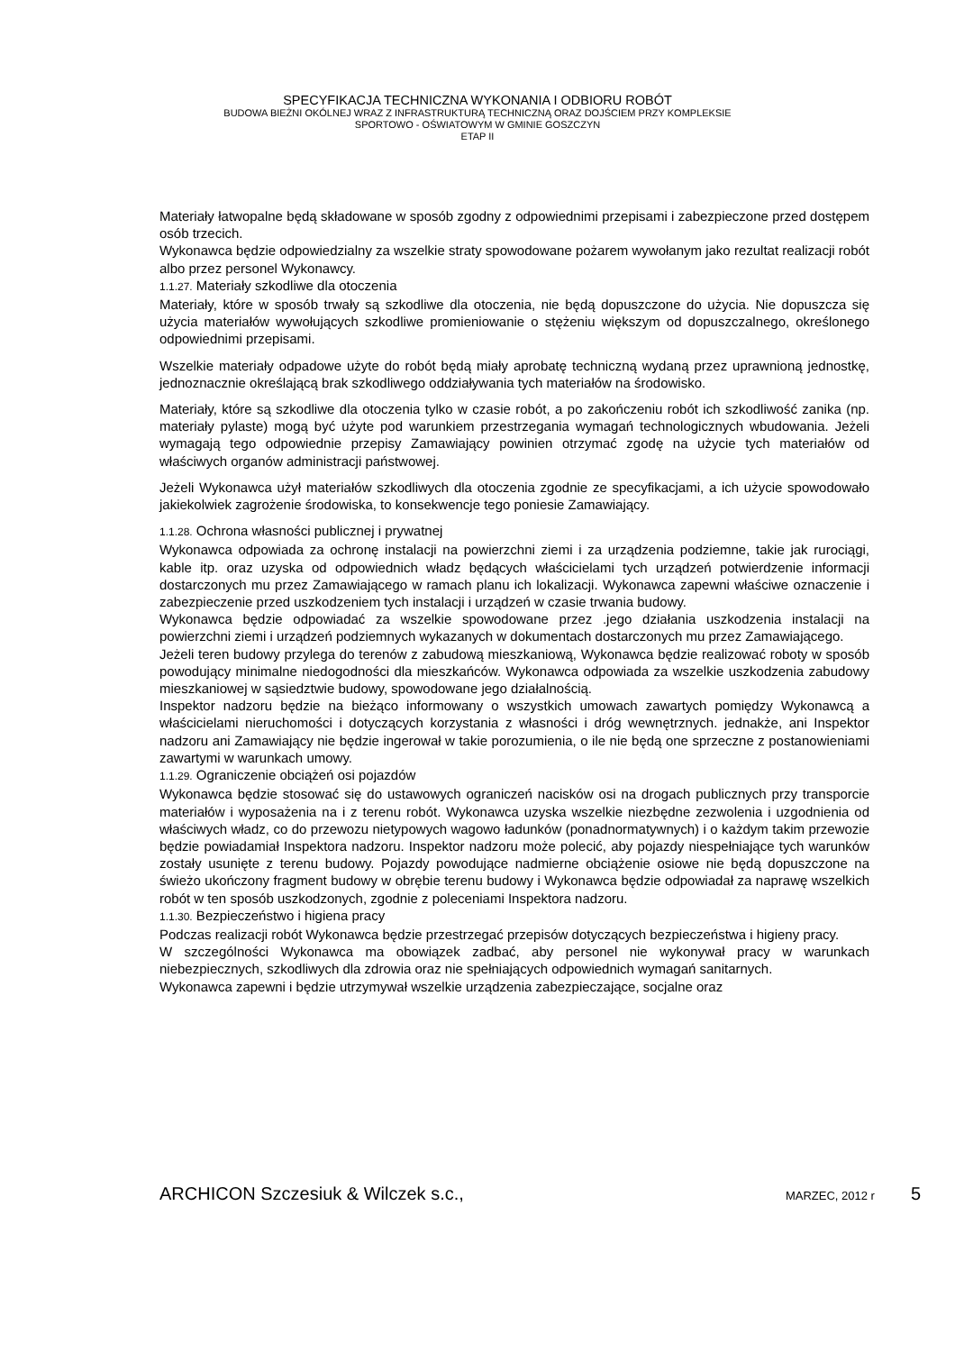SPECYFIKACJA TECHNICZNA WYKONANIA I ODBIORU ROBÓT
BUDOWA BIEŻNI OKÓLNEJ WRAZ Z INFRASTRUKTURĄ TECHNICZNĄ ORAZ DOJŚCIEM PRZY KOMPLEKSIE
SPORTOWO - OŚWIATOWYM W GMINIE GOSZCZYN
ETAP II
Materiały łatwopalne będą składowane w sposób zgodny z odpowiednimi przepisami i zabezpieczone przed dostępem osób trzecich.
Wykonawca będzie odpowiedzialny za wszelkie straty spowodowane pożarem wywołanym jako rezultat realizacji robót albo przez personel Wykonawcy.
1.1.27. Materiały szkodliwe dla otoczenia
Materiały, które w sposób trwały są szkodliwe dla otoczenia, nie będą dopuszczone do użycia. Nie dopuszcza się użycia materiałów wywołujących szkodliwe promieniowanie o stężeniu większym od dopuszczalnego, określonego odpowiednimi przepisami.
Wszelkie materiały odpadowe użyte do robót będą miały aprobatę techniczną wydaną przez uprawnioną jednostkę, jednoznacznie określającą brak szkodliwego oddziaływania tych materiałów na środowisko.
Materiały, które są szkodliwe dla otoczenia tylko w czasie robót, a po zakończeniu robót ich szkodliwość zanika (np. materiały pylaste) mogą być użyte pod warunkiem przestrzegania wymagań technologicznych wbudowania. Jeżeli wymagają tego odpowiednie przepisy Zamawiający powinien otrzymać zgodę na użycie tych materiałów od właściwych organów administracji państwowej.
Jeżeli Wykonawca użył materiałów szkodliwych dla otoczenia zgodnie ze specyfikacjami, a ich użycie spowodowało jakiekolwiek zagrożenie środowiska, to konsekwencje tego poniesie Zamawiający.
1.1.28. Ochrona własności publicznej i prywatnej
Wykonawca odpowiada za ochronę instalacji na powierzchni ziemi i za urządzenia podziemne, takie jak rurociągi, kable itp. oraz uzyska od odpowiednich władz będących właścicielami tych urządzeń potwierdzenie informacji dostarczonych mu przez Zamawiającego w ramach planu ich lokalizacji. Wykonawca zapewni właściwe oznaczenie i zabezpieczenie przed uszkodzeniem tych instalacji i urządzeń w czasie trwania budowy.
Wykonawca będzie odpowiadać za wszelkie spowodowane przez .jego działania uszkodzenia instalacji na powierzchni ziemi i urządzeń podziemnych wykazanych w dokumentach dostarczonych mu przez Zamawiającego.
Jeżeli teren budowy przylega do terenów z zabudową mieszkaniową, Wykonawca będzie realizować roboty w sposób powodujący minimalne niedogodności dla mieszkańców. Wykonawca odpowiada za wszelkie uszkodzenia zabudowy mieszkaniowej w sąsiedztwie budowy, spowodowane jego działalnością.
Inspektor nadzoru będzie na bieżąco informowany o wszystkich umowach zawartych pomiędzy Wykonawcą a właścicielami nieruchomości i dotyczących korzystania z własności i dróg wewnętrznych. jednakże, ani Inspektor nadzoru ani Zamawiający nie będzie ingerował w takie porozumienia, o ile nie będą one sprzeczne z postanowieniami zawartymi w warunkach umowy.
1.1.29. Ograniczenie obciążeń osi pojazdów
Wykonawca będzie stosować się do ustawowych ograniczeń nacisków osi na drogach publicznych przy transporcie materiałów i wyposażenia na i z terenu robót. Wykonawca uzyska wszelkie niezbędne zezwolenia i uzgodnienia od właściwych władz, co do przewozu nietypowych wagowo ładunków (ponadnormatywnych) i o każdym takim przewozie będzie powiadamiał Inspektora nadzoru. Inspektor nadzoru może polecić, aby pojazdy niespełniające tych warunków zostały usunięte z terenu budowy. Pojazdy powodujące nadmierne obciążenie osiowe nie będą dopuszczone na świeżo ukończony fragment budowy w obrębie terenu budowy i Wykonawca będzie odpowiadał za naprawę wszelkich robót w ten sposób uszkodzonych, zgodnie z poleceniami Inspektora nadzoru.
1.1.30. Bezpieczeństwo i higiena pracy
Podczas realizacji robót Wykonawca będzie przestrzegać przepisów dotyczących bezpieczeństwa i higieny pracy.
W szczególności Wykonawca ma obowiązek zadbać, aby personel nie wykonywał pracy w warunkach niebezpiecznych, szkodliwych dla zdrowia oraz nie spełniających odpowiednich wymagań sanitarnych.
Wykonawca zapewni i będzie utrzymywał wszelkie urządzenia zabezpieczające, socjalne oraz
ARCHICON Szczesiuk & Wilczek s.c., MARZEC, 2012 r 5